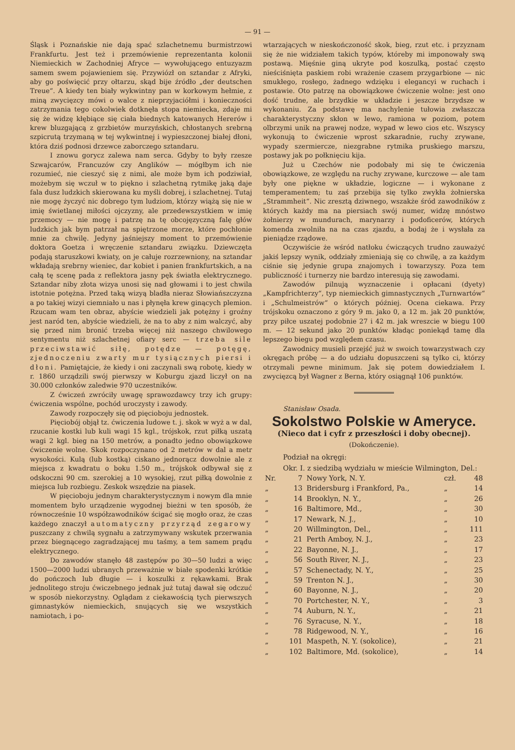— 91 —
Śląsk i Poznańskie nie dają spać szlachetnemu burmistrzowi Frankfurtu. Jest też i przemówienie reprezentanta kolonii Niemieckich w Zachodniej Afryce — wywołującego entuzyazm samem swem pojawieniem się. Przywiózł on sztandar z Afryki, aby go poświęcić przy ołtarzu, skąd bije źródło „der deutschen Treue“. A kiedy ten biały wykwintny pan w korkowym hełmie, z miną zwycięzcy mówi o walce z nieprzyjaciółmi i konieczności zatrzymania tego cokolwiek dotknęła stopa niemiecka, zdaje mi się że widzę kłębiące się ciała biednych katowanych Hererów i krew bluzgającą z grzbietów murzyńskich, chłostanych srebrną szpicrutą trzymaną w tej wykwintnej i wypieszczonej białej dłoni, która dziś podnosi drzewce zaborczego sztandaru.
I znowu gorycz zalewa nam serca. Gdyby to były rzesze Szwajcarów, Francuzów czy Anglików — mógłbym ich nie rozumieć, nie cieszyć się z nimi, ale może bym ich podziwiał, możebym się wczuł w to piękno i szlachetną rytmikę jaką daje fala dusz ludzkich skierowana ku myśli dobrej, i szlachetnej. Tutaj nie mogę życzyć nic dobrego tym ludziom, którzy wiążą się nie w imię świetlanej miłości ojczyzny, ale przedewszystkiem w imię przemocy — nie mogę i patrzę na tę obcojęzyczną falę głów ludzkich jak bym patrzał na spiętrzone morze, które pochłonie mnie za chwilę. Jedyny jaśniejszy moment to przemówienie doktora Goetza i wręczenie sztandaru związku. Dziewczęta podają staruszkowi kwiaty, on je całuje rozrzewniony, na sztandar wkładają srebrny wieniec, dar kobiet i panien frankfurtskich, a na całą tę scenę pada z reflektora jasny pęk światła elektrycznego. Sztandar niby złota wizya unosi się nad głowami i to jest chwila istotnie potężna. Przed taką wizyą bladła nieraz Słowiańszczyzna a po takiej wizyi ciemniało u nas i płynęła krew ginących plemion. Rzucam wam ten obraz, abyście wiedzieli jak potężny i groźny jest naród ten, abyście wiedzieli, że na to aby z nim walczyć, aby się przed nim bronić trzeba więcej niż naszego chwilowego sentymentu niż szlachetnej ofiary serc — trzeba sile przeciwstawić siłę, potędze — potęgę, zjednoczeniu zwarty mur tysiącznych piersi i dłoni. Pamiętajcie, że kiedy i oni zaczynali swą robotę, kiedy w r. 1860 urządzili swój pierwszy w Koburgu zjazd liczył on na 30.000 członków zaledwie 970 uczestników.
Z ćwiczeń zwróciły uwagę sprawozdawcy trzy ich grupy: ćwiczenia wspólne, pochód uroczysty i zawody.
Zawody rozpoczęły się od pięcioboju jednostek.
Pięciobój objął tz. ćwiczenia ludowe t. j. skok w wyż a w dal, rzucanie kostki lub kuli wagi 15 kgl., trójskok, rzut piłką uszatą wagi 2 kgl. bieg na 150 metrów, a ponadto jedno obowiązkowe ćwiczenie wolne. Skok rozpoczynano od 2 metrów w dal a metr wysokości. Kulą (lub kostką) ciskano jednorącz dowolnie ale z miejsca z kwadratu o boku 1.50 m., trójskok odbywał się z odskoczni 90 cm. szerokiej a 10 wysokiej, rzut piłką dowolnie z miejsca lub rozbiegu. Zeskok wszędzie na piasek.
W pięcioboju jednym charakterystycznym i nowym dla mnie momentem było urządzenie wygodnej bieżni w ten sposób, że równocześnie 10 współzawodników ścigać się mogło oraz, że czas każdego znaczył automatyczny przyrząd zegarowy puszczany z chwilą sygnału a zatrzymywany wskutek przerwania przez biegnącego zagradzającej mu taśmy, a tem samem prądu elektrycznego.
Do zawodów stanęło 48 zastępów po 30—50 ludzi a więc 1500—2000 ludzi ubranych przeważnie w białe spodenki krótkie do pończoch lub długie — i koszulki z rękawkami. Brak jednolitego stroju ćwiczebnego jednak już tutaj dawał się odczuć w sposób niekorzystny. Oglądam z ciekawością tych pierwszych gimnastyków niemieckich, snujących się we wszystkich namiotach, i po-
wtarzających w nieskończoność skok, bieg, rzut etc. i przyznam się że nie widziałem takich typów, któreby mi imponowały swą postawą. Mięśnie giną ukryte pod koszulką, postać często nieściśnięta paskiem robi wrażenie czasem przygarbione — nic smukłego, rosłego, żadnego wdzięku i elegancyi w ruchach i postawie. Oto patrzę na obowiązkowe ćwiczenie wolne: jest ono dość trudne, ale brzydkie w układzie i jeszcze brzydsze w wykonaniu. Za podstawę ma nachylenie tułowia zwłaszcza charakterystyczny skłon w lewo, ramiona w poziom, potem olbrzymi unik na prawej nodze, wypad w lewo cios etc. Wszyscy wykonują to ćwiczenie wprost szkaradnie, ruchy zrywane, wypady szermiercze, niezgrabne rytmika pruskiego marszu, postawy jak po połknięciu kija.
Już u Czechów nie podobały mi się te ćwiczenia obowiązkowe, ze względu na ruchy zrywane, kurczowe — ale tam były one piękne w układzie, logiczne — i wykonane z temperamentem; tu zaś przebija się tylko zwykła żołnierska „Strammheit“. Nic zresztą dziwnego, wszakże śród zawodników z których każdy ma na piersiach swój numer, widzę mnóstwo żołnierzy w mundurach, marynarzy i podoficerów, których komenda zwolniła na na czas zjazdu, a bodaj że i wysłała za pieniądze rządowe.
Oczywiście że wśród natłoku ćwiczących trudno zauważyć jakiś lepszy wynik, oddziały zmieniają się co chwilę, a za każdym ciśnie się jedynie grupa znajomych i towarzyszy. Poza tem publiczność i turnerzy nie bardzo interesują się zawodami.
Zawodów pilnują wyznaczenie i opłacani (dyety) „Kampfrichterzy“, typ niemieckich gimnastycznych „Turnwartów“ i „Schulmeistrów“ o których później. Ocena ciekawa. Przy trójskoku oznaczono z góry 9 m. jako 0, a 12 m. jak 20 punktów, przy piłce uszatej podobnie 27 i 42 m. jak wreszcie w biegu 100 m. — 12 sekund jako 20 punktów kładąc poniekąd tamę dla lepszego biegu pod względem czasu.
Zawodnicy musieli przejść już w swoich towarzystwach czy okręgach próbę — a do udziału dopuszczeni są tylko ci, którzy otrzymali pewne minimum. Jak się potem dowiedziałem I. zwycięzcą był Wagner z Berna, który osiągnął 106 punktów.
Stanisław Osada.
Sokolstwo Polskie w Ameryce.
(Nieco dat i cyfr z przeszłości i doby obecnej).
(Dokończenie).
Podział na okręgi:
Okr. I. z siedzibą wydziału w mieście Wilmington, Del.:
| Nr. | 7 | Nowy York, N. Y. | czł. | 48 |
| „ | 13 | Bridersburg i Frankford, Pa., | „ | 14 |
| „ | 14 | Brooklyn, N. Y., | „ | 26 |
| „ | 16 | Baltimore, Md., | „ | 30 |
| „ | 17 | Newark, N. J., | „ | 10 |
| „ | 20 | Willmington, Del., | „ | 111 |
| „ | 21 | Perth Amboy, N. J., | „ | 23 |
| „ | 22 | Bayonne, N. J., | „ | 17 |
| „ | 56 | South River, N. J., | „ | 23 |
| „ | 57 | Schenectady, N. Y., | „ | 25 |
| „ | 59 | Trenton N. J., | „ | 30 |
| „ | 60 | Bayonne, N. J., | „ | 20 |
| „ | 70 | Portchester, N. Y., | „ | 3 |
| „ | 74 | Auburn, N. Y., | „ | 21 |
| „ | 76 | Syracuse, N. Y., | „ | 18 |
| „ | 78 | Ridgewood, N. Y., | „ | 16 |
| „ | 101 | Maspeth, N. Y. (sokolice), | „ | 21 |
| „ | 102 | Baltimore, Md. (sokolice), | „ | 14 |